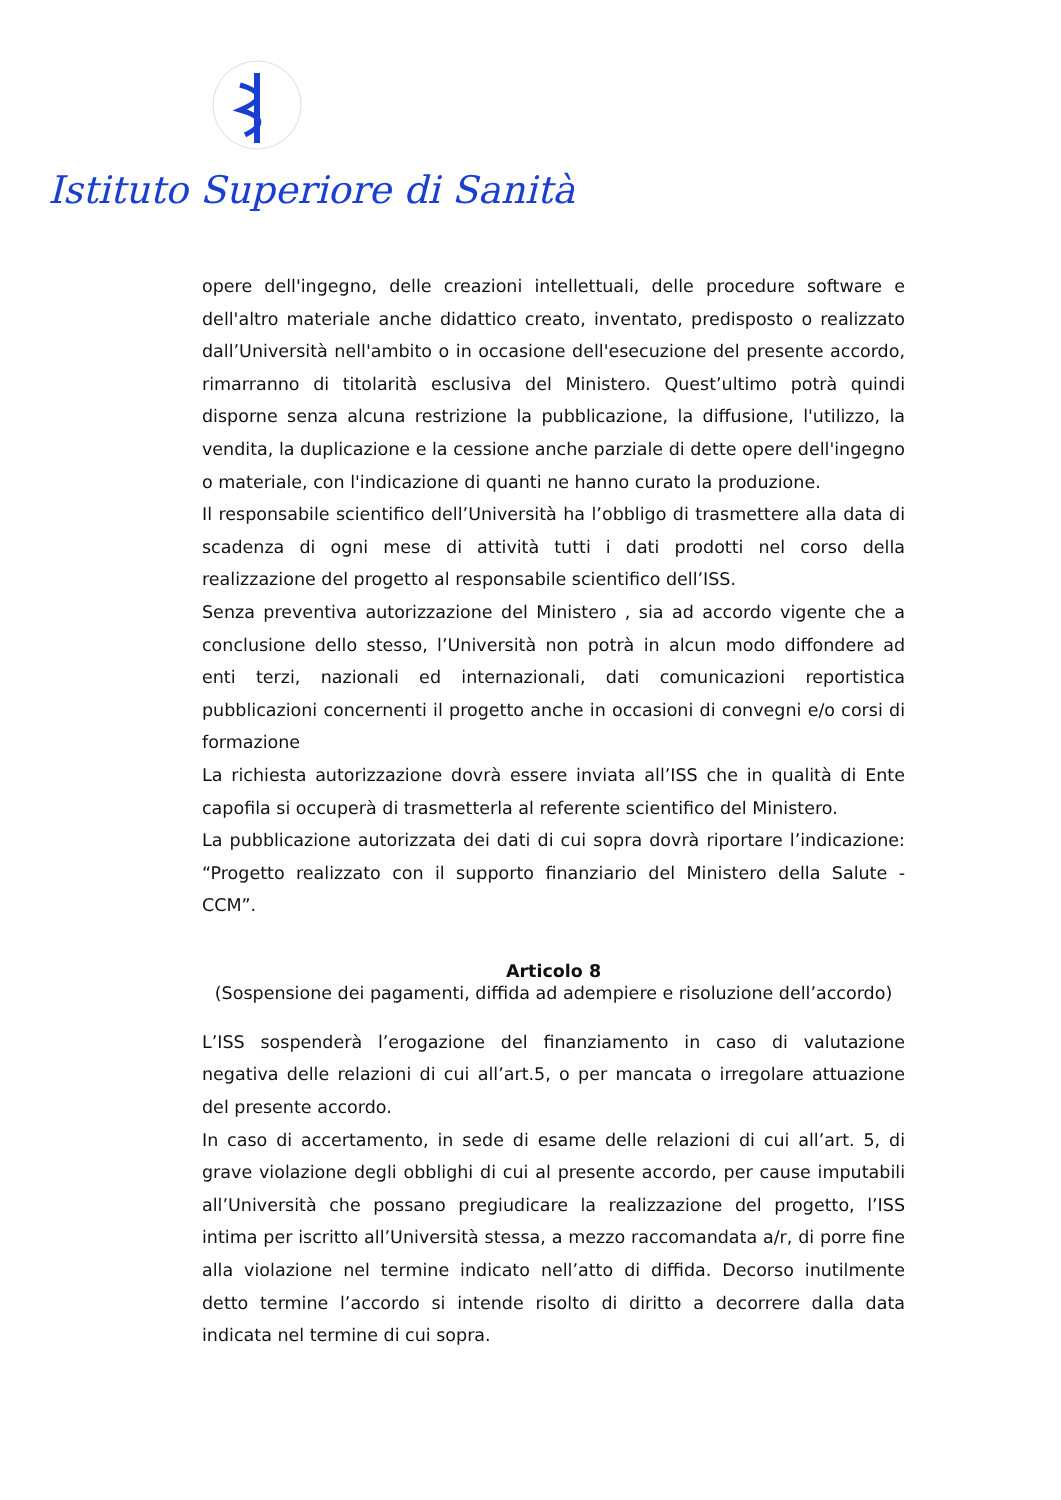Istituto Superiore di Sanità
opere dell'ingegno, delle creazioni intellettuali, delle procedure software e dell'altro materiale anche didattico creato, inventato, predisposto o realizzato dall’Università nell'ambito o in occasione dell'esecuzione del presente accordo, rimarranno di titolarità esclusiva del Ministero. Quest’ultimo potrà quindi disporne senza alcuna restrizione la pubblicazione, la diffusione, l'utilizzo, la vendita, la duplicazione e la cessione anche parziale di dette opere dell'ingegno o materiale, con l'indicazione di quanti ne hanno curato la produzione.
Il responsabile scientifico dell’Università ha l’obbligo di trasmettere alla data di scadenza di ogni mese di attività tutti i dati prodotti nel corso della realizzazione del progetto al responsabile scientifico dell’ISS.
Senza preventiva autorizzazione del Ministero , sia ad accordo vigente che a conclusione dello stesso, l’Università non potrà in alcun modo diffondere ad enti terzi, nazionali ed internazionali, dati comunicazioni reportistica pubblicazioni concernenti il progetto anche in occasioni di convegni e/o corsi di formazione
La richiesta autorizzazione dovrà essere inviata all’ISS che in qualità di Ente capofila si occuperà di trasmetterla al referente scientifico del Ministero.
La pubblicazione autorizzata dei dati di cui sopra dovrà riportare l’indicazione: “Progetto realizzato con il supporto finanziario del Ministero della Salute - CCM”.
Articolo 8
(Sospensione dei pagamenti, diffida ad adempiere e risoluzione dell’accordo)
L’ISS sospenderà l’erogazione del finanziamento in caso di valutazione negativa delle relazioni di cui all’art.5, o per mancata o irregolare attuazione del presente accordo.
In caso di accertamento, in sede di esame delle relazioni di cui all’art. 5, di grave violazione degli obblighi di cui al presente accordo, per cause imputabili all’Università che possano pregiudicare la realizzazione del progetto, l’ISS intima per iscritto all’Università stessa, a mezzo raccomandata a/r, di porre fine alla violazione nel termine indicato nell’atto di diffida. Decorso inutilmente detto termine l’accordo si intende risolto di diritto a decorrere dalla data indicata nel termine di cui sopra.